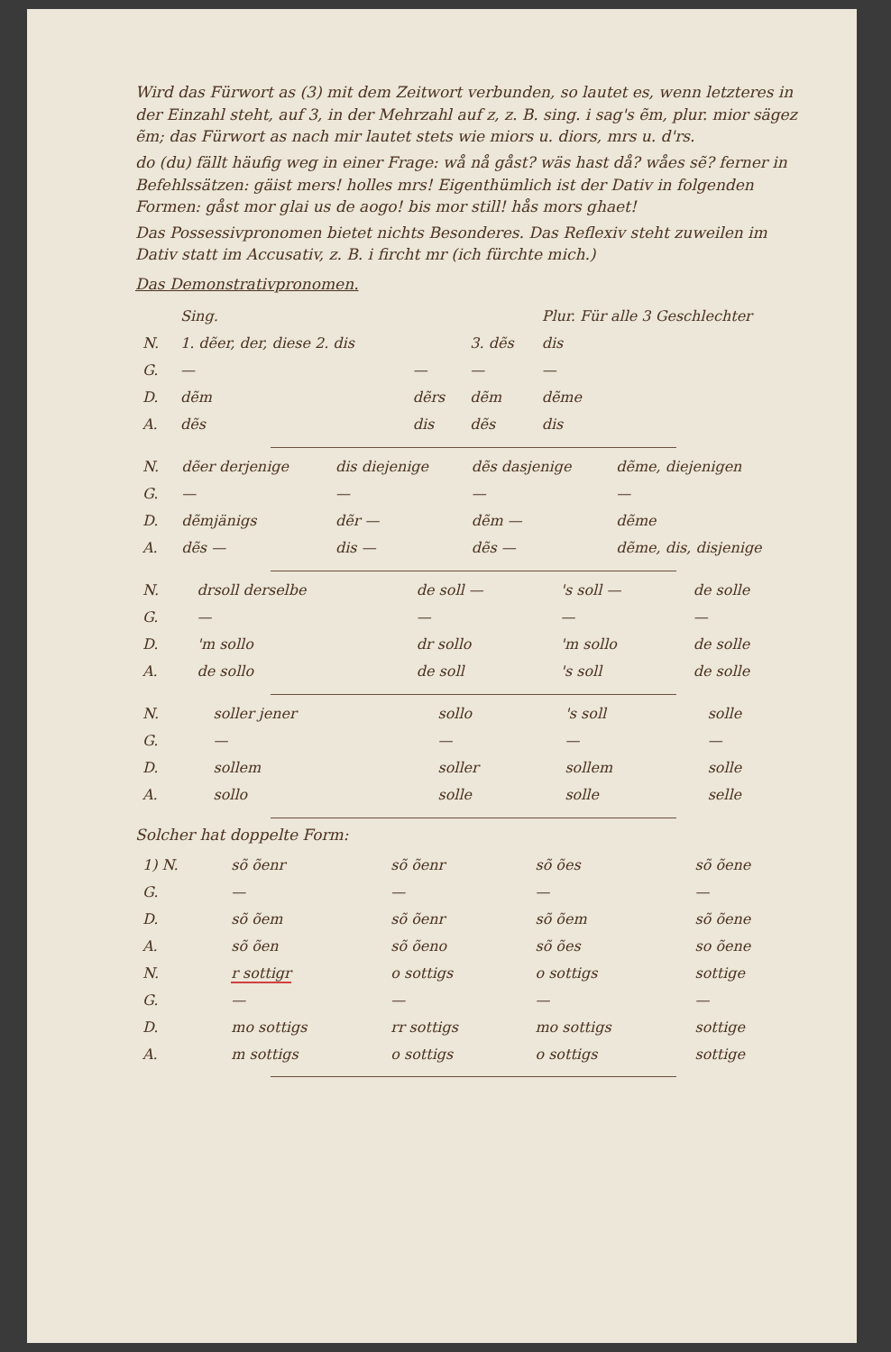Wird das Fürwort as (3) mit dem Zeitwort verbunden, so lautet es, wenn letzteres in der Einzahl steht, auf 3, in der Mehrzahl auf z, z. B. sing. i sag's ẽm, plur. mior sägez ẽm; das Fürwort as nach mir lautet stets wie miors u. diors, mrs u. d'rs.
do (du) fällt häufig weg in einer Frage: wå nå gåst? wäs hast då? wåes sẽ? ferner in Befehlssätzen: gäist mers! holles mrs! Eigenthümlich ist der Dativ in folgenden Formen: gåst mor glai us de aogo! bis mor still! hås mors ghaet!
Das Possessivpronomen bietet nichts Besonderes. Das Reflexiv steht zuweilen im Dativ statt im Accusativ, z. B. i fircht mr (ich fürchte mich.)
Das Demonstrativpronomen.
| | Sing. | | | Plur. Für alle 3 Geschlechter |
| N. | 1. dẽer, der, diese 2. dis | | 3. dẽs | dis |
| G. | — | — | — | — |
| D. | dẽm | dẽrs | dẽm | dẽme |
| A. | dẽs | dis | dẽs | dis |
| N. | dẽer derjenige | dis diejenige | dẽs dasjenige | dẽme, diejenigen |
| G. | — | — | — | — |
| D. | dẽmjänigs | dẽr — | dẽm — | dẽme |
| A. | dẽs — | dis — | dẽs — | dẽme, dis, disjenige |
| N. | drsoll derselbe | de soll — | 's soll — | de solle |
| G. | — | — | — | — |
| D. | 'm sollo | dr sollo | 'm sollo | de solle |
| A. | de sollo | de soll | 's soll | de solle |
| N. | soller jener | sollo | 's soll | solle |
| G. | — | — | — | — |
| D. | sollem | soller | sollem | solle |
| A. | sollo | solle | solle | selle |
Solcher hat doppelte Form:
| 1) N. | sõ õenr | sõ õenr | sõ ões | sõ õene |
| G. | — | — | — | — |
| D. | sõ õem | sõ õenr | sõ õem | sõ õene |
| A. | sõ õen | sõ õeno | sõ ões | so õene |
| N. | r sottigr | o sottigs | o sottigs | sottige |
| G. | — | — | — | — |
| D. | mo sottigs | rr sottigs | mo sottigs | sottige |
| A. | m sottigs | o sottigs | o sottigs | sottige |